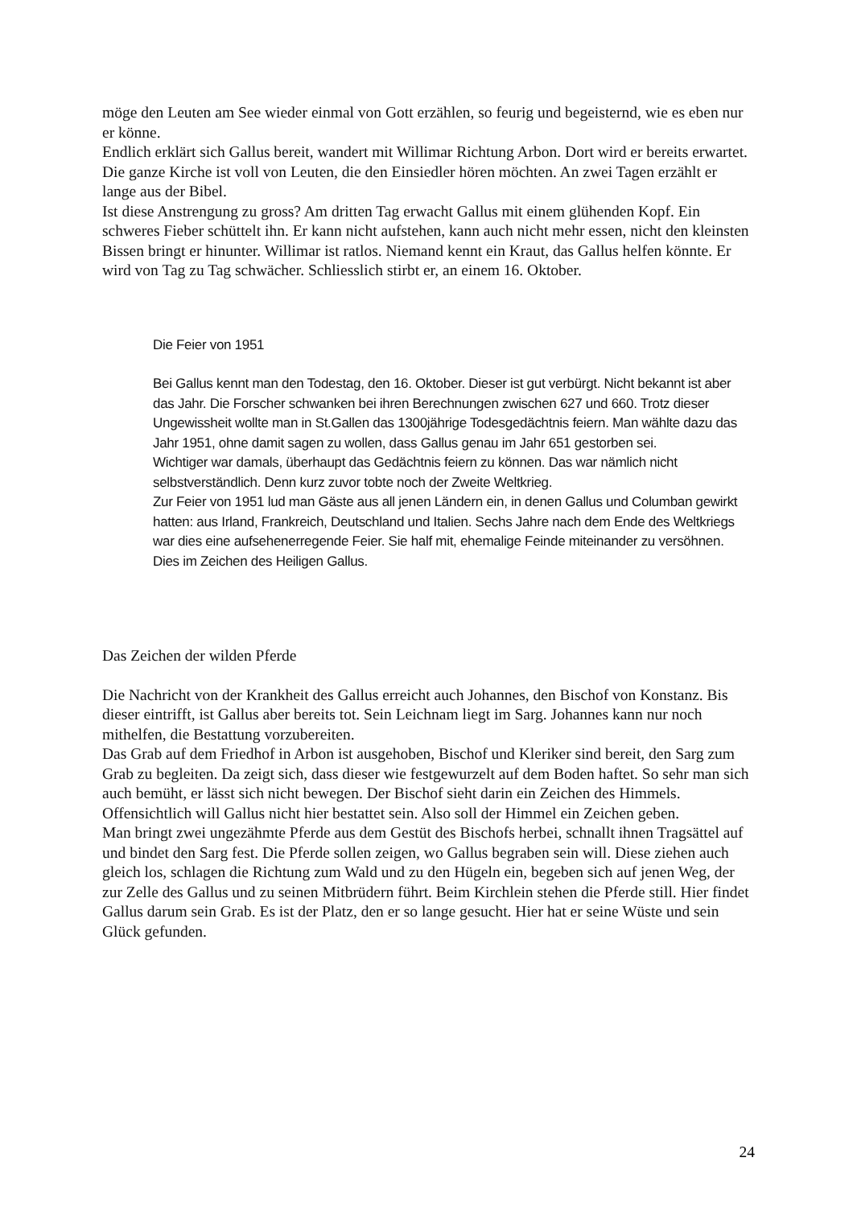möge den Leuten am See wieder einmal von Gott erzählen, so feurig und begeisternd, wie es eben nur er könne.
Endlich erklärt sich Gallus bereit, wandert mit Willimar Richtung Arbon. Dort wird er bereits erwartet. Die ganze Kirche ist voll von Leuten, die den Einsiedler hören möchten. An zwei Tagen erzählt er lange aus der Bibel.
Ist diese Anstrengung zu gross? Am dritten Tag erwacht Gallus mit einem glühenden Kopf. Ein schweres Fieber schüttelt ihn. Er kann nicht aufstehen, kann auch nicht mehr essen, nicht den kleinsten Bissen bringt er hinunter. Willimar ist ratlos. Niemand kennt ein Kraut, das Gallus helfen könnte. Er wird von Tag zu Tag schwächer. Schliesslich stirbt er, an einem 16. Oktober.
Die Feier von 1951
Bei Gallus kennt man den Todestag, den 16. Oktober. Dieser ist gut verbürgt. Nicht bekannt ist aber das Jahr. Die Forscher schwanken bei ihren Berechnungen zwischen 627 und 660. Trotz dieser Ungewissheit wollte man in St.Gallen das 1300jährige Todesgedächtnis feiern. Man wählte dazu das Jahr 1951, ohne damit sagen zu wollen, dass Gallus genau im Jahr 651 gestorben sei.
Wichtiger war damals, überhaupt das Gedächtnis feiern zu können. Das war nämlich nicht selbstverständlich. Denn kurz zuvor tobte noch der Zweite Weltkrieg.
Zur Feier von 1951 lud man Gäste aus all jenen Ländern ein, in denen Gallus und Columban gewirkt hatten: aus Irland, Frankreich, Deutschland und Italien. Sechs Jahre nach dem Ende des Weltkriegs war dies eine aufsehenerregende Feier. Sie half mit, ehemalige Feinde miteinander zu versöhnen. Dies im Zeichen des Heiligen Gallus.
Das Zeichen der wilden Pferde
Die Nachricht von der Krankheit des Gallus erreicht auch Johannes, den Bischof von Konstanz. Bis dieser eintrifft, ist Gallus aber bereits tot. Sein Leichnam liegt im Sarg. Johannes kann nur noch mithelfen, die Bestattung vorzubereiten.
Das Grab auf dem Friedhof in Arbon ist ausgehoben, Bischof und Kleriker sind bereit, den Sarg zum Grab zu begleiten. Da zeigt sich, dass dieser wie festgewurzelt auf dem Boden haftet. So sehr man sich auch bemüht, er lässt sich nicht bewegen. Der Bischof sieht darin ein Zeichen des Himmels. Offensichtlich will Gallus nicht hier bestattet sein. Also soll der Himmel ein Zeichen geben.
Man bringt zwei ungezähmte Pferde aus dem Gestüt des Bischofs herbei, schnallt ihnen Tragsättel auf und bindet den Sarg fest. Die Pferde sollen zeigen, wo Gallus begraben sein will. Diese ziehen auch gleich los, schlagen die Richtung zum Wald und zu den Hügeln ein, begeben sich auf jenen Weg, der zur Zelle des Gallus und zu seinen Mitbrüdern führt. Beim Kirchlein stehen die Pferde still. Hier findet Gallus darum sein Grab. Es ist der Platz, den er so lange gesucht. Hier hat er seine Wüste und sein Glück gefunden.
24